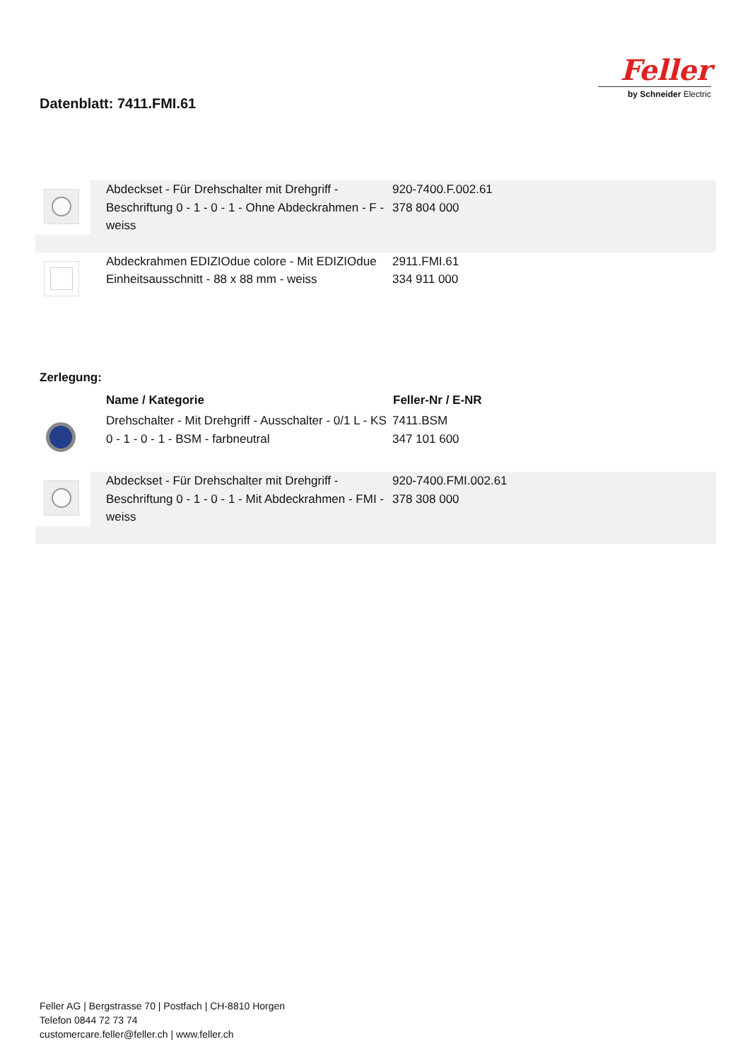Datenblatt: 7411.FMI.61
Feller
by Schneider Electric
| | Abdeckset - Für Drehschalter mit Drehgriff - Beschriftung 0 - 1 - 0 - 1 - Ohne Abdeckrahmen - F - weiss | 920-7400.F.002.61 378 804 000 | |
| | Abdeckrahmen EDIZIOdue colore - Mit EDIZIOdue Einheitsausschnitt - 88 x 88 mm - weiss | 2911.FMI.61 334 911 000 | |
Zerlegung:
| | Name / Kategorie | Feller-Nr / E-NR | |
| --- | --- | --- | --- |
| | Drehschalter - Mit Drehgriff - Ausschalter - 0/1 L - KS 0 - 1 - 0 - 1 - BSM - farbneutral | 7411.BSM 347 101 600 | |
| | Abdeckset - Für Drehschalter mit Drehgriff - Beschriftung 0 - 1 - 0 - 1 - Mit Abdeckrahmen - FMI - weiss | 920-7400.FMI.002.61 378 308 000 | |
Feller AG | Bergstrasse 70 | Postfach | CH-8810 Horgen
Telefon 0844 72 73 74
customercare.feller@feller.ch | www.feller.ch